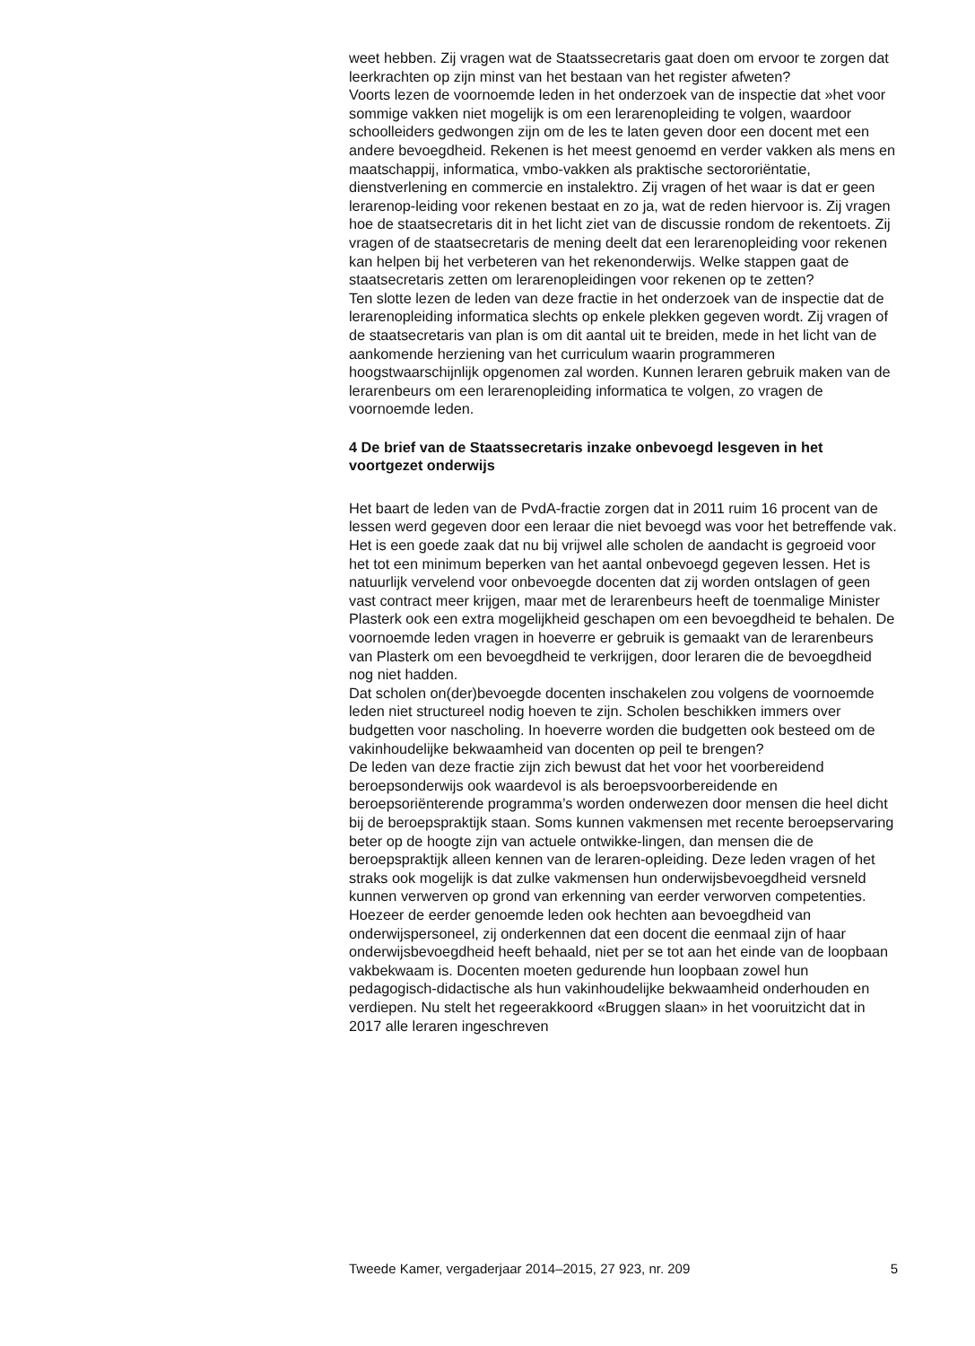weet hebben. Zij vragen wat de Staatssecretaris gaat doen om ervoor te zorgen dat leerkrachten op zijn minst van het bestaan van het register afweten?
Voorts lezen de voornoemde leden in het onderzoek van de inspectie dat »het voor sommige vakken niet mogelijk is om een lerarenopleiding te volgen, waardoor schoolleiders gedwongen zijn om de les te laten geven door een docent met een andere bevoegdheid. Rekenen is het meest genoemd en verder vakken als mens en maatschappij, informatica, vmbo-vakken als praktische sectororiëntatie, dienstverlening en commercie en instalektro. Zij vragen of het waar is dat er geen lerarenop-leiding voor rekenen bestaat en zo ja, wat de reden hiervoor is. Zij vragen hoe de staatsecretaris dit in het licht ziet van de discussie rondom de rekentoets. Zij vragen of de staatsecretaris de mening deelt dat een lerarenopleiding voor rekenen kan helpen bij het verbeteren van het rekenonderwijs. Welke stappen gaat de staatsecretaris zetten om lerarenopleidingen voor rekenen op te zetten?
Ten slotte lezen de leden van deze fractie in het onderzoek van de inspectie dat de lerarenopleiding informatica slechts op enkele plekken gegeven wordt. Zij vragen of de staatsecretaris van plan is om dit aantal uit te breiden, mede in het licht van de aankomende herziening van het curriculum waarin programmeren hoogstwaarschijnlijk opgenomen zal worden. Kunnen leraren gebruik maken van de lerarenbeurs om een lerarenopleiding informatica te volgen, zo vragen de voornoemde leden.
4 De brief van de Staatssecretaris inzake onbevoegd lesgeven in het voortgezet onderwijs
Het baart de leden van de PvdA-fractie zorgen dat in 2011 ruim 16 procent van de lessen werd gegeven door een leraar die niet bevoegd was voor het betreffende vak. Het is een goede zaak dat nu bij vrijwel alle scholen de aandacht is gegroeid voor het tot een minimum beperken van het aantal onbevoegd gegeven lessen. Het is natuurlijk vervelend voor onbevoegde docenten dat zij worden ontslagen of geen vast contract meer krijgen, maar met de lerarenbeurs heeft de toenmalige Minister Plasterk ook een extra mogelijkheid geschapen om een bevoegdheid te behalen. De voornoemde leden vragen in hoeverre er gebruik is gemaakt van de lerarenbeurs van Plasterk om een bevoegdheid te verkrijgen, door leraren die de bevoegdheid nog niet hadden.
Dat scholen on(der)bevoegde docenten inschakelen zou volgens de voornoemde leden niet structureel nodig hoeven te zijn. Scholen beschikken immers over budgetten voor nascholing. In hoeverre worden die budgetten ook besteed om de vakinhoudelijke bekwaamheid van docenten op peil te brengen?
De leden van deze fractie zijn zich bewust dat het voor het voorbereidend beroepsonderwijs ook waardevol is als beroepsvoorbereidende en beroepsoriënterende programma’s worden onderwezen door mensen die heel dicht bij de beroepspraktijk staan. Soms kunnen vakmensen met recente beroepservaring beter op de hoogte zijn van actuele ontwikke-lingen, dan mensen die de beroepspraktijk alleen kennen van de leraren-opleiding. Deze leden vragen of het straks ook mogelijk is dat zulke vakmensen hun onderwijsbevoegdheid versneld kunnen verwerven op grond van erkenning van eerder verworven competenties.
Hoezeer de eerder genoemde leden ook hechten aan bevoegdheid van onderwijspersoneel, zij onderkennen dat een docent die eenmaal zijn of haar onderwijsbevoegdheid heeft behaald, niet per se tot aan het einde van de loopbaan vakbekwaam is. Docenten moeten gedurende hun loopbaan zowel hun pedagogisch-didactische als hun vakinhoudelijke bekwaamheid onderhouden en verdiepen. Nu stelt het regeerakkoord «Bruggen slaan» in het vooruitzicht dat in 2017 alle leraren ingeschreven
Tweede Kamer, vergaderjaar 2014–2015, 27 923, nr. 209 5